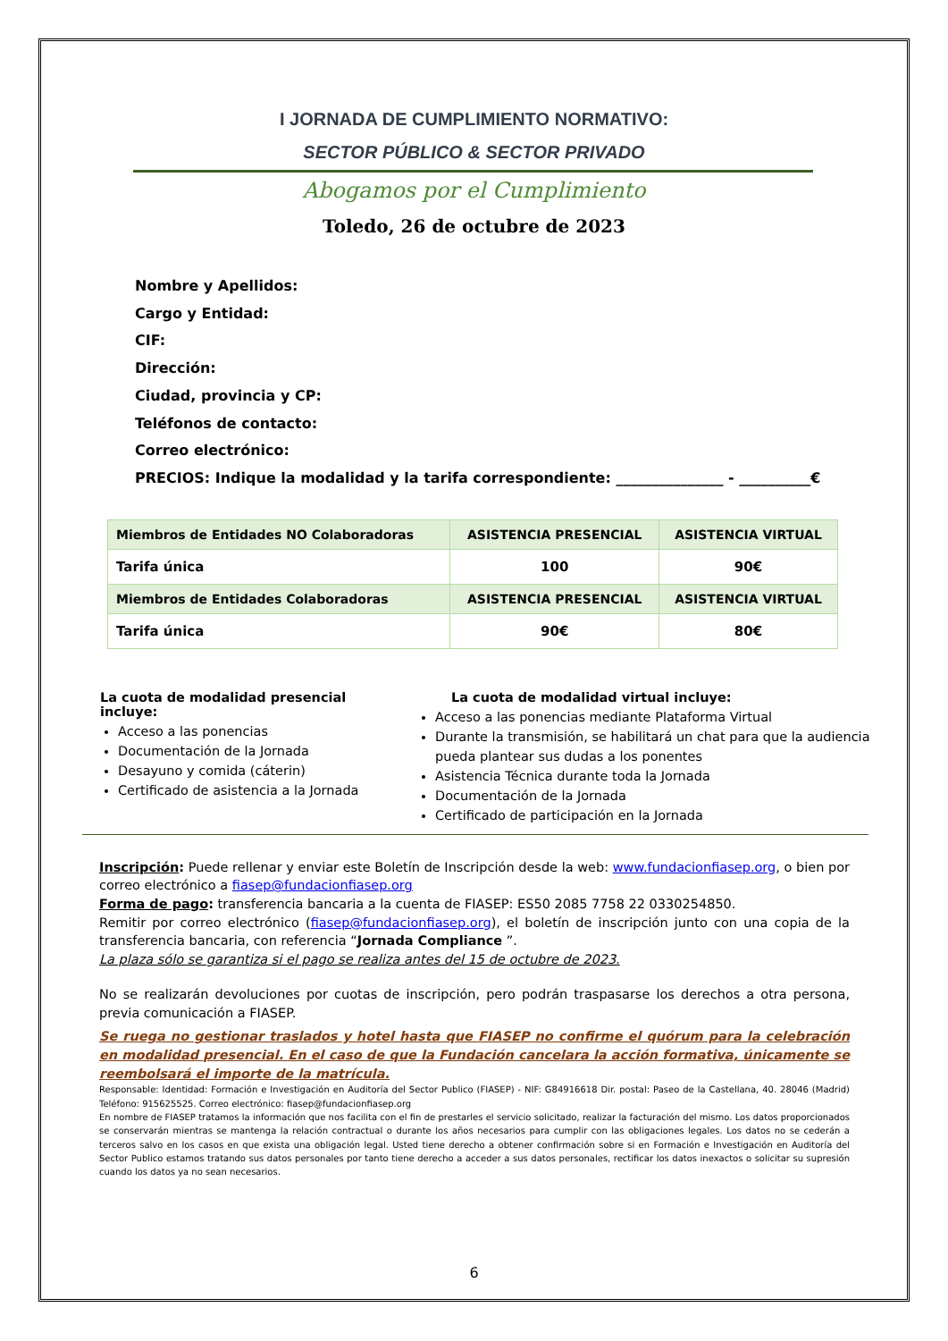I JORNADA DE CUMPLIMIENTO NORMATIVO:
SECTOR PÚBLICO & SECTOR PRIVADO
Abogamos por el Cumplimiento
Toledo, 26 de octubre de 2023
Nombre y Apellidos:
Cargo y Entidad:
CIF:
Dirección:
Ciudad, provincia y CP:
Teléfonos de contacto:
Correo electrónico:
PRECIOS: Indique la modalidad y la tarifa correspondiente: _______________ - __________€
| Miembros de Entidades NO Colaboradoras | ASISTENCIA PRESENCIAL | ASISTENCIA VIRTUAL |
| --- | --- | --- |
| Tarifa única | 100 | 90€ |
| Miembros de Entidades Colaboradoras | ASISTENCIA PRESENCIAL | ASISTENCIA VIRTUAL |
| Tarifa única | 90€ | 80€ |
La cuota de modalidad presencial incluye:
Acceso a las ponencias
Documentación de la Jornada
Desayuno y comida (cáterin)
Certificado de asistencia a la Jornada
La cuota de modalidad virtual incluye:
Acceso a las ponencias mediante Plataforma Virtual
Durante la transmisión, se habilitará un chat para que la audiencia pueda plantear sus dudas a los ponentes
Asistencia Técnica durante toda la Jornada
Documentación de la Jornada
Certificado de participación en la Jornada
Inscripción: Puede rellenar y enviar este Boletín de Inscripción desde la web: www.fundacionfiasep.org, o bien por correo electrónico a fiasep@fundacionfiasep.org
Forma de pago: transferencia bancaria a la cuenta de FIASEP: ES50 2085 7758 22 0330254850.
Remitir por correo electrónico (fiasep@fundacionfiasep.org), el boletín de inscripción junto con una copia de la transferencia bancaria, con referencia “Jornada Compliance ”.
La plaza sólo se garantiza si el pago se realiza antes del 15 de octubre de 2023.
No se realizarán devoluciones por cuotas de inscripción, pero podrán traspasarse los derechos a otra persona, previa comunicación a FIASEP.
Se ruega no gestionar traslados y hotel hasta que FIASEP no confirme el quórum para la celebración en modalidad presencial. En el caso de que la Fundación cancelara la acción formativa, únicamente se reembolsará el importe de la matrícula.
Responsable: Identidad: Formación e Investigación en Auditoría del Sector Publico (FIASEP) - NIF: G84916618 Dir. postal: Paseo de la Castellana, 40. 28046 (Madrid) Teléfono: 915625525. Correo electrónico: fiasep@fundacionfiasep.org
En nombre de FIASEP tratamos la información que nos facilita con el fin de prestarles el servicio solicitado, realizar la facturación del mismo. Los datos proporcionados se conservarán mientras se mantenga la relación contractual o durante los años necesarios para cumplir con las obligaciones legales. Los datos no se cederán a terceros salvo en los casos en que exista una obligación legal. Usted tiene derecho a obtener confirmación sobre si en Formación e Investigación en Auditoría del Sector Publico estamos tratando sus datos personales por tanto tiene derecho a acceder a sus datos personales, rectificar los datos inexactos o solicitar su supresión cuando los datos ya no sean necesarios.
6